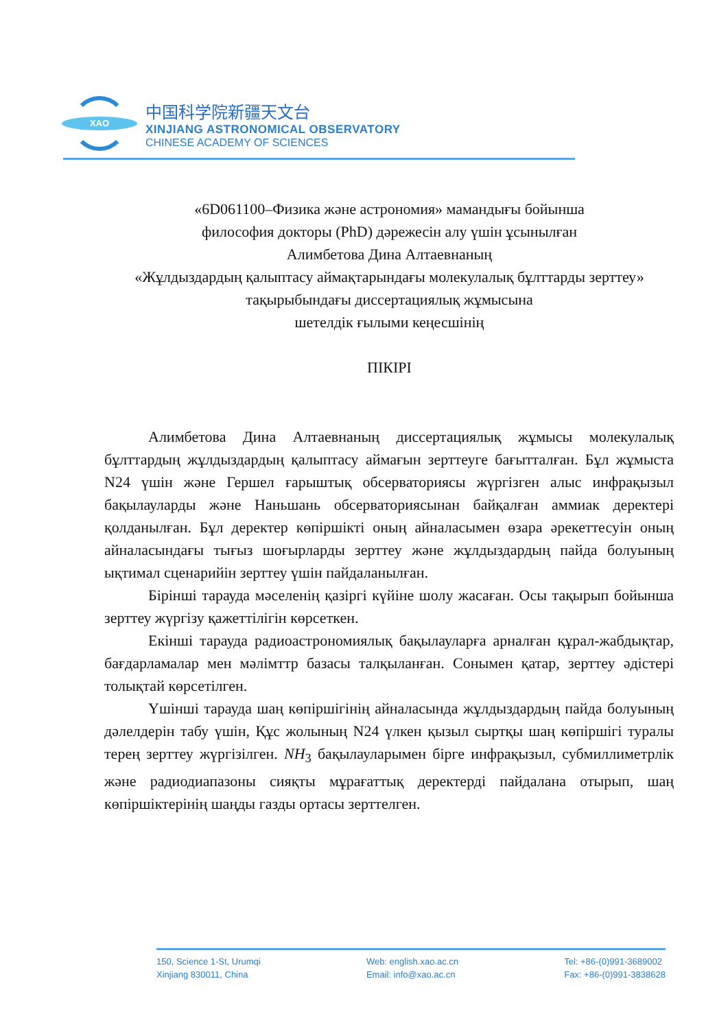XAO
中国科学院新疆天文台
XINJIANG ASTRONOMICAL OBSERVATORY
CHINESE ACADEMY OF SCIENCES
«6D061100–Физика және астрономия» мамандығы бойынша
философия докторы (PhD) дәрежесін алу үшін ұсынылған
Алимбетова Дина Алтаевнаның
«Жұлдыздардың қалыптасу аймақтарындағы молекулалық бұлттарды зерттеу»
тақырыбындағы диссертациялық жұмысына
шетелдік ғылыми кеңесшінің
ПІКІРІ
Алимбетова Дина Алтаевнаның диссертациялық жұмысы молекулалық бұлттардың жұлдыздардың қалыптасу аймағын зерттеуге бағытталған. Бұл жұмыста N24 үшін және Гершел ғарыштық обсерваториясы жүргізген алыс инфрақызыл бақылауларды және Наньшань обсерваториясынан байқалған аммиак деректері қолданылған. Бұл деректер көпіршікті оның айналасымен өзара әрекеттесуін оның айналасындағы тығыз шоғырларды зерттеу және жұлдыздардың пайда болуының ықтимал сценарийін зерттеу үшін пайдаланылған.
Бірінші тарауда мәселенің қазіргі күйіне шолу жасаған. Осы тақырып бойынша зерттеу жүргізу қажеттілігін көрсеткен.
Екінші тарауда радиоастрономиялық бақылауларға арналған құрал-жабдықтар, бағдарламалар мен мәлімттр базасы талқыланған. Сонымен қатар, зерттеу әдістері толықтай көрсетілген.
Үшінші тарауда шаң көпіршігінің айналасында жұлдыздардың пайда болуының дәлелдерін табу үшін, Құс жолының N24 үлкен қызыл сыртқы шаң көпіршігі туралы терең зерттеу жүргізілген. NH<sub>3</sub> бақылауларымен бірге инфрақызыл, субмиллиметрлік және радиодиапазоны сияқты мұрағаттық деректерді пайдалана отырып, шаң көпіршіктерінің шаңды газды ортасы зерттелген.
150, Science 1-St, Urumqi
Xinjiang 830011, China
Web: english.xao.ac.cn
Email: info@xao.ac.cn
Tel: +86-(0)991-3689002
Fax: +86-(0)991-3838628